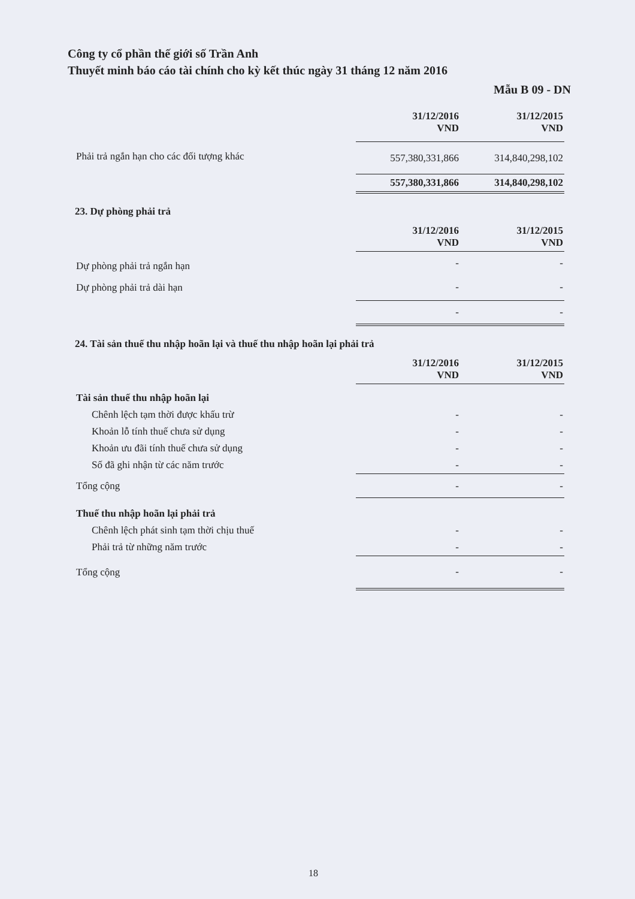Công ty cổ phần thế giới số Trần Anh
Thuyết minh báo cáo tài chính cho kỳ kết thúc ngày 31 tháng 12 năm 2016
Mẫu B 09 - DN
| | 31/12/2016 VND | 31/12/2015 VND |
| Phải trả ngắn hạn cho các đối tượng khác | 557,380,331,866 | 314,840,298,102 |
| | 557,380,331,866 | 314,840,298,102 |
23. Dự phòng phải trả
| | 31/12/2016 VND | 31/12/2015 VND |
| Dự phòng phải trả ngắn hạn | - | - |
| Dự phòng phải trả dài hạn | - | - |
| | - | - |
24. Tài sản thuế thu nhập hoãn lại và thuế thu nhập hoãn lại phải trả
| | 31/12/2016 VND | 31/12/2015 VND |
| Tài sản thuế thu nhập hoãn lại | | |
| Chênh lệch tạm thời được khấu trừ | - | - |
| Khoản lỗ tính thuế chưa sử dụng | - | - |
| Khoản ưu đãi tính thuế chưa sử dụng | - | - |
| Số đã ghi nhận từ các năm trước | - | - |
| Tổng cộng | - | - |
| Thuế thu nhập hoãn lại phải trả | | |
| Chênh lệch phát sinh tạm thời chịu thuế | - | - |
| Phải trả từ những năm trước | - | - |
| Tổng cộng | - | - |
18